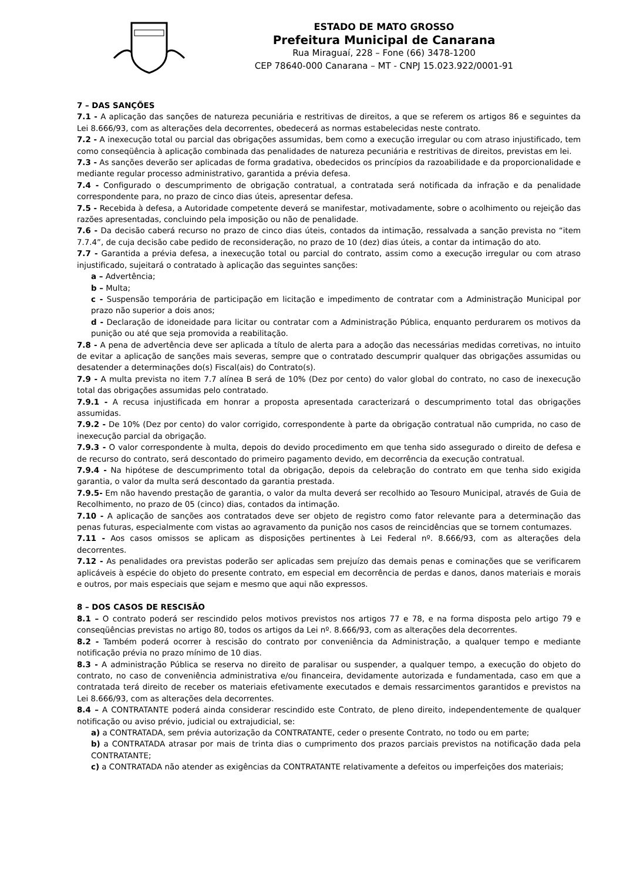ESTADO DE MATO GROSSO
Prefeitura Municipal de Canarana
Rua Miraguaí, 228 – Fone (66) 3478-1200
CEP 78640-000 Canarana – MT - CNPJ 15.023.922/0001-91
7 – DAS SANÇÕES
7.1 - A aplicação das sanções de natureza pecuniária e restritivas de direitos, a que se referem os artigos 86 e seguintes da Lei 8.666/93, com as alterações dela decorrentes, obedecerá as normas estabelecidas neste contrato.
7.2 - A inexecução total ou parcial das obrigações assumidas, bem como a execução irregular ou com atraso injustificado, tem como conseqüência à aplicação combinada das penalidades de natureza pecuniária e restritivas de direitos, previstas em lei.
7.3 - As sanções deverão ser aplicadas de forma gradativa, obedecidos os princípios da razoabilidade e da proporcionalidade e mediante regular processo administrativo, garantida a prévia defesa.
7.4 - Configurado o descumprimento de obrigação contratual, a contratada será notificada da infração e da penalidade correspondente para, no prazo de cinco dias úteis, apresentar defesa.
7.5 - Recebida à defesa, a Autoridade competente deverá se manifestar, motivadamente, sobre o acolhimento ou rejeição das razões apresentadas, concluindo pela imposição ou não de penalidade.
7.6 - Da decisão caberá recurso no prazo de cinco dias úteis, contados da intimação, ressalvada a sanção prevista no “item 7.7.4”, de cuja decisão cabe pedido de reconsideração, no prazo de 10 (dez) dias úteis, a contar da intimação do ato.
7.7 - Garantida a prévia defesa, a inexecução total ou parcial do contrato, assim como a execução irregular ou com atraso injustificado, sujeitará o contratado à aplicação das seguintes sanções:
a – Advertência;
b – Multa;
c - Suspensão temporária de participação em licitação e impedimento de contratar com a Administração Municipal por prazo não superior a dois anos;
d - Declaração de idoneidade para licitar ou contratar com a Administração Pública, enquanto perdurarem os motivos da punição ou até que seja promovida a reabilitação.
7.8 - A pena de advertência deve ser aplicada a título de alerta para a adoção das necessárias medidas corretivas, no intuito de evitar a aplicação de sanções mais severas, sempre que o contratado descumprir qualquer das obrigações assumidas ou desatender a determinações do(s) Fiscal(ais) do Contrato(s).
7.9 - A multa prevista no item 7.7 alínea B será de 10% (Dez por cento) do valor global do contrato, no caso de inexecução total das obrigações assumidas pelo contratado.
7.9.1 - A recusa injustificada em honrar a proposta apresentada caracterizará o descumprimento total das obrigações assumidas.
7.9.2 - De 10% (Dez por cento) do valor corrigido, correspondente à parte da obrigação contratual não cumprida, no caso de inexecução parcial da obrigação.
7.9.3 - O valor correspondente à multa, depois do devido procedimento em que tenha sido assegurado o direito de defesa e de recurso do contrato, será descontado do primeiro pagamento devido, em decorrência da execução contratual.
7.9.4 - Na hipótese de descumprimento total da obrigação, depois da celebração do contrato em que tenha sido exigida garantia, o valor da multa será descontado da garantia prestada.
7.9.5- Em não havendo prestação de garantia, o valor da multa deverá ser recolhido ao Tesouro Municipal, através de Guia de Recolhimento, no prazo de 05 (cinco) dias, contados da intimação.
7.10 - A aplicação de sanções aos contratados deve ser objeto de registro como fator relevante para a determinação das penas futuras, especialmente com vistas ao agravamento da punição nos casos de reincidências que se tornem contumazes.
7.11 - Aos casos omissos se aplicam as disposições pertinentes à Lei Federal nº. 8.666/93, com as alterações dela decorrentes.
7.12 - As penalidades ora previstas poderão ser aplicadas sem prejuízo das demais penas e cominações que se verificarem aplicáveis à espécie do objeto do presente contrato, em especial em decorrência de perdas e danos, danos materiais e morais e outros, por mais especiais que sejam e mesmo que aqui não expressos.
8 – DOS CASOS DE RESCISÃO
8.1 – O contrato poderá ser rescindido pelos motivos previstos nos artigos 77 e 78, e na forma disposta pelo artigo 79 e conseqüências previstas no artigo 80, todos os artigos da Lei nº. 8.666/93, com as alterações dela decorrentes.
8.2 - Também poderá ocorrer à rescisão do contrato por conveniência da Administração, a qualquer tempo e mediante notificação prévia no prazo mínimo de 10 dias.
8.3 - A administração Pública se reserva no direito de paralisar ou suspender, a qualquer tempo, a execução do objeto do contrato, no caso de conveniência administrativa e/ou financeira, devidamente autorizada e fundamentada, caso em que a contratada terá direito de receber os materiais efetivamente executados e demais ressarcimentos garantidos e previstos na Lei 8.666/93, com as alterações dela decorrentes.
8.4 – A CONTRATANTE poderá ainda considerar rescindido este Contrato, de pleno direito, independentemente de qualquer notificação ou aviso prévio, judicial ou extrajudicial, se:
a) a CONTRATADA, sem prévia autorização da CONTRATANTE, ceder o presente Contrato, no todo ou em parte;
b) a CONTRATADA atrasar por mais de trinta dias o cumprimento dos prazos parciais previstos na notificação dada pela CONTRATANTE;
c) a CONTRATADA não atender as exigências da CONTRATANTE relativamente a defeitos ou imperfeições dos materiais;